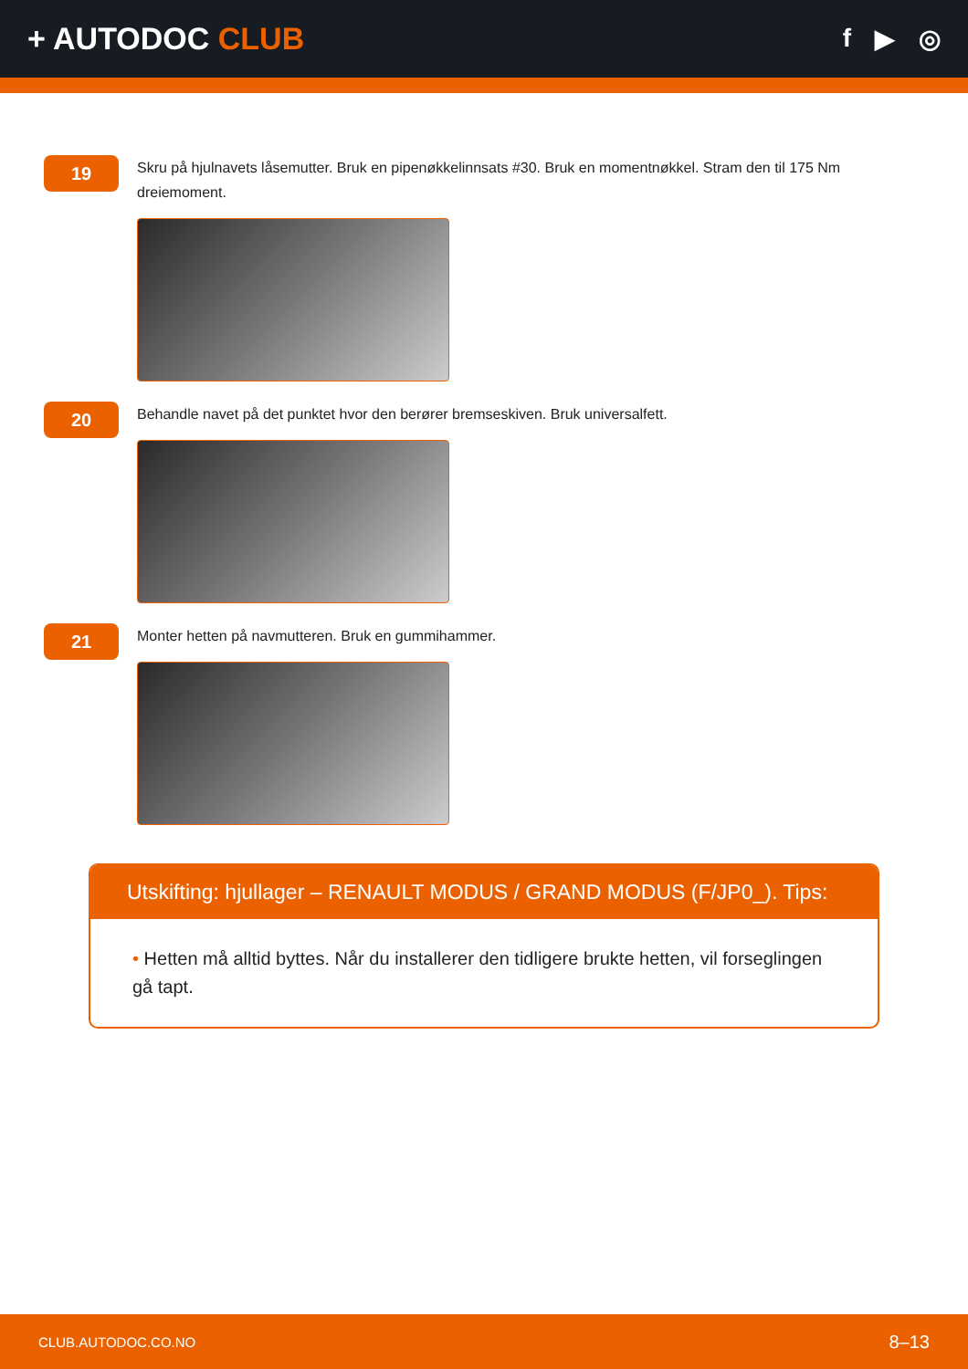+ AUTODOC CLUB
f ▶ ◎
19
Skru på hjulnavets låsemutter. Bruk en pipenøkkelinnsats #30. Bruk en momentnøkkel. Stram den til 175 Nm dreiemoment.
20
Behandle navet på det punktet hvor den berører bremseskiven. Bruk universalfett.
21
Monter hetten på navmutteren. Bruk en gummihammer.
Utskifting: hjullager – RENAULT MODUS / GRAND MODUS (F/JP0_). Tips:
• Hetten må alltid byttes. Når du installerer den tidligere brukte hetten, vil forseglingen gå tapt.
CLUB.AUTODOC.CO.NO 8–13